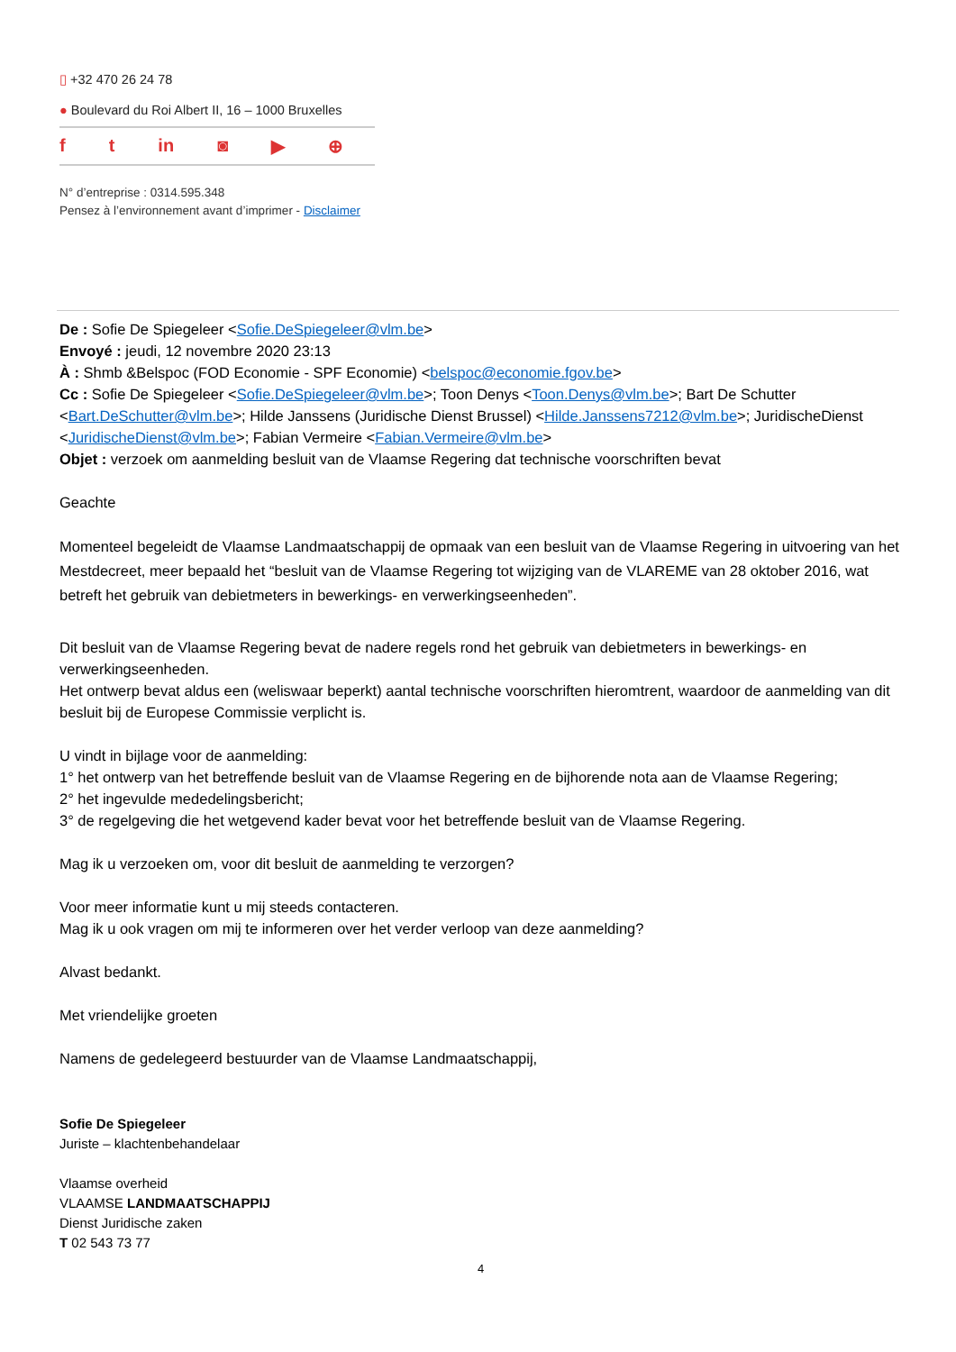▯ +32 470 26 24 78
● Boulevard du Roi Albert II, 16 – 1000 Bruxelles
f t in ◙ ▶ ⊕
N° d’entreprise : 0314.595.348
Pensez à l’environnement avant d’imprimer - Disclaimer
De : Sofie De Spiegeleer <Sofie.DeSpiegeleer@vlm.be>
Envoyé : jeudi, 12 novembre 2020 23:13
À : Shmb &Belspoc (FOD Economie - SPF Economie) <belspoc@economie.fgov.be>
Cc : Sofie De Spiegeleer <Sofie.DeSpiegeleer@vlm.be>; Toon Denys <Toon.Denys@vlm.be>; Bart De Schutter <Bart.DeSchutter@vlm.be>; Hilde Janssens (Juridische Dienst Brussel) <Hilde.Janssens7212@vlm.be>; JuridischeDienst <JuridischeDienst@vlm.be>; Fabian Vermeire <Fabian.Vermeire@vlm.be>
Objet : verzoek om aanmelding besluit van de Vlaamse Regering dat technische voorschriften bevat
Geachte
Momenteel begeleidt de Vlaamse Landmaatschappij de opmaak van een besluit van de Vlaamse Regering in uitvoering van het Mestdecreet, meer bepaald het “besluit van de Vlaamse Regering tot wijziging van de VLAREME van 28 oktober 2016, wat betreft het gebruik van debietmeters in bewerkings- en verwerkingseenheden”.
Dit besluit van de Vlaamse Regering bevat de nadere regels rond het gebruik van debietmeters in bewerkings- en verwerkingseenheden.
Het ontwerp bevat aldus een (weliswaar beperkt) aantal technische voorschriften hieromtrent, waardoor de aanmelding van dit besluit bij de Europese Commissie verplicht is.
U vindt in bijlage voor de aanmelding:
1° het ontwerp van het betreffende besluit van de Vlaamse Regering en de bijhorende nota aan de Vlaamse Regering;
2° het ingevulde mededelingsbericht;
3° de regelgeving die het wetgevend kader bevat voor het betreffende besluit van de Vlaamse Regering.
Mag ik u verzoeken om, voor dit besluit de aanmelding te verzorgen?
Voor meer informatie kunt u mij steeds contacteren.
Mag ik u ook vragen om mij te informeren over het verder verloop van deze aanmelding?
Alvast bedankt.
Met vriendelijke groeten
Namens de gedelegeerd bestuurder van de Vlaamse Landmaatschappij,
Sofie De Spiegeleer
Juriste – klachtenbehandelaar
Vlaamse overheid
VLAAMSE LANDMAATSCHAPPIJ
Dienst Juridische zaken
T 02 543 73 77
4